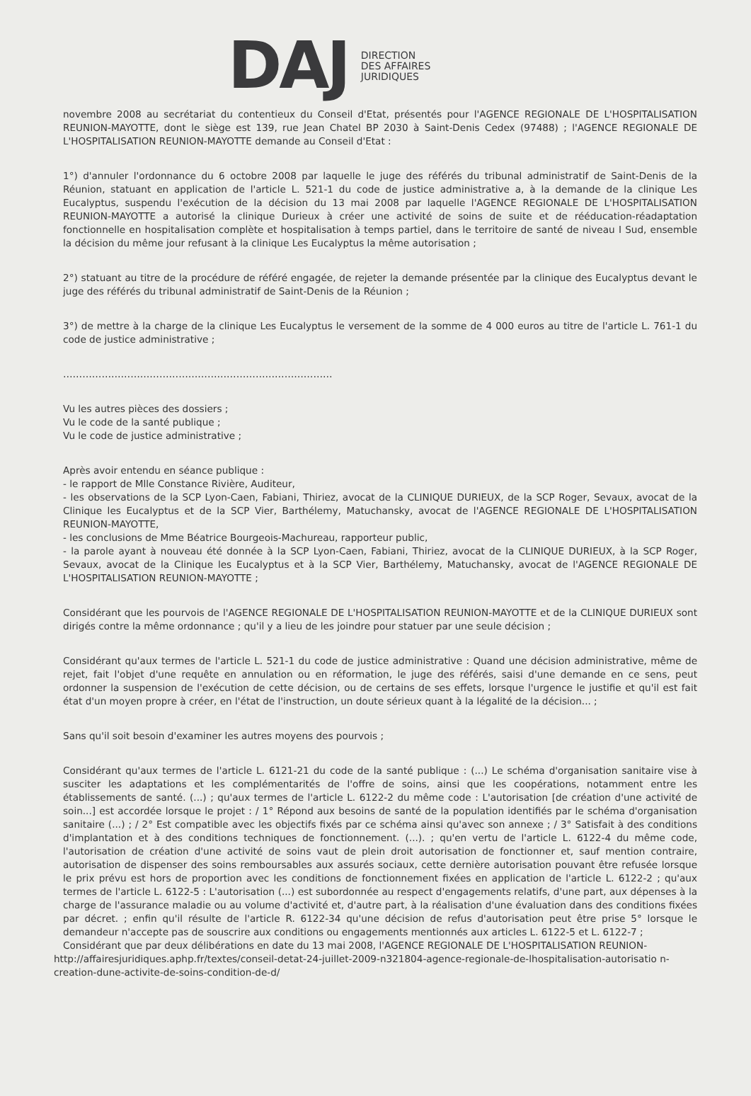DAJ
DIRECTION
DES AFFAIRES
JURIDIQUES
novembre 2008 au secrétariat du contentieux du Conseil d'Etat, présentés pour l'AGENCE REGIONALE DE L'HOSPITALISATION REUNION-MAYOTTE, dont le siège est 139, rue Jean Chatel BP 2030 à Saint-Denis Cedex (97488) ; l'AGENCE REGIONALE DE L'HOSPITALISATION REUNION-MAYOTTE demande au Conseil d'Etat :
1°) d'annuler l'ordonnance du 6 octobre 2008 par laquelle le juge des référés du tribunal administratif de Saint-Denis de la Réunion, statuant en application de l'article L. 521-1 du code de justice administrative a, à la demande de la clinique Les Eucalyptus, suspendu l'exécution de la décision du 13 mai 2008 par laquelle l'AGENCE REGIONALE DE L'HOSPITALISATION REUNION-MAYOTTE a autorisé la clinique Durieux à créer une activité de soins de suite et de rééducation-réadaptation fonctionnelle en hospitalisation complète et hospitalisation à temps partiel, dans le territoire de santé de niveau I Sud, ensemble la décision du même jour refusant à la clinique Les Eucalyptus la même autorisation ;
2°) statuant au titre de la procédure de référé engagée, de rejeter la demande présentée par la clinique des Eucalyptus devant le juge des référés du tribunal administratif de Saint-Denis de la Réunion ;
3°) de mettre à la charge de la clinique Les Eucalyptus le versement de la somme de 4 000 euros au titre de l'article L. 761-1 du code de justice administrative ;
…………………………………………………………………………
Vu les autres pièces des dossiers ;
Vu le code de la santé publique ;
Vu le code de justice administrative ;
Après avoir entendu en séance publique :
- le rapport de Mlle Constance Rivière, Auditeur,
- les observations de la SCP Lyon-Caen, Fabiani, Thiriez, avocat de la CLINIQUE DURIEUX, de la SCP Roger, Sevaux, avocat de la Clinique les Eucalyptus et de la SCP Vier, Barthélemy, Matuchansky, avocat de l'AGENCE REGIONALE DE L'HOSPITALISATION REUNION-MAYOTTE,
- les conclusions de Mme Béatrice Bourgeois-Machureau, rapporteur public,
- la parole ayant à nouveau été donnée à la SCP Lyon-Caen, Fabiani, Thiriez, avocat de la CLINIQUE DURIEUX, à la SCP Roger, Sevaux, avocat de la Clinique les Eucalyptus et à la SCP Vier, Barthélemy, Matuchansky, avocat de l'AGENCE REGIONALE DE L'HOSPITALISATION REUNION-MAYOTTE ;
Considérant que les pourvois de l'AGENCE REGIONALE DE L'HOSPITALISATION REUNION-MAYOTTE et de la CLINIQUE DURIEUX sont dirigés contre la même ordonnance ; qu'il y a lieu de les joindre pour statuer par une seule décision ;
Considérant qu'aux termes de l'article L. 521-1 du code de justice administrative : Quand une décision administrative, même de rejet, fait l'objet d'une requête en annulation ou en réformation, le juge des référés, saisi d'une demande en ce sens, peut ordonner la suspension de l'exécution de cette décision, ou de certains de ses effets, lorsque l'urgence le justifie et qu'il est fait état d'un moyen propre à créer, en l'état de l'instruction, un doute sérieux quant à la légalité de la décision... ;
Sans qu'il soit besoin d'examiner les autres moyens des pourvois ;
Considérant qu'aux termes de l'article L. 6121-21 du code de la santé publique : (...) Le schéma d'organisation sanitaire vise à susciter les adaptations et les complémentarités de l'offre de soins, ainsi que les coopérations, notamment entre les établissements de santé. (...) ; qu'aux termes de l'article L. 6122-2 du même code : L'autorisation [de création d'une activité de soin...] est accordée lorsque le projet : / 1° Répond aux besoins de santé de la population identifiés par le schéma d'organisation sanitaire (...) ; / 2° Est compatible avec les objectifs fixés par ce schéma ainsi qu'avec son annexe ; / 3° Satisfait à des conditions d'implantation et à des conditions techniques de fonctionnement. (...). ; qu'en vertu de l'article L. 6122-4 du même code, l'autorisation de création d'une activité de soins vaut de plein droit autorisation de fonctionner et, sauf mention contraire, autorisation de dispenser des soins remboursables aux assurés sociaux, cette dernière autorisation pouvant être refusée lorsque le prix prévu est hors de proportion avec les conditions de fonctionnement fixées en application de l'article L. 6122-2 ; qu'aux termes de l'article L. 6122-5 : L'autorisation (...) est subordonnée au respect d'engagements relatifs, d'une part, aux dépenses à la charge de l'assurance maladie ou au volume d'activité et, d'autre part, à la réalisation d'une évaluation dans des conditions fixées par décret. ; enfin qu'il résulte de l'article R. 6122-34 qu'une décision de refus d'autorisation peut être prise 5° lorsque le demandeur n'accepte pas de souscrire aux conditions ou engagements mentionnés aux articles L. 6122-5 et L. 6122-7 ;
Considérant que par deux délibérations en date du 13 mai 2008, l'AGENCE REGIONALE DE L'HOSPITALISATION REUNION-
http://affairesjuridiques.aphp.fr/textes/conseil-detat-24-juillet-2009-n321804-agence-regionale-de-lhospitalisation-autorisatio n-creation-dune-activite-de-soins-condition-de-d/